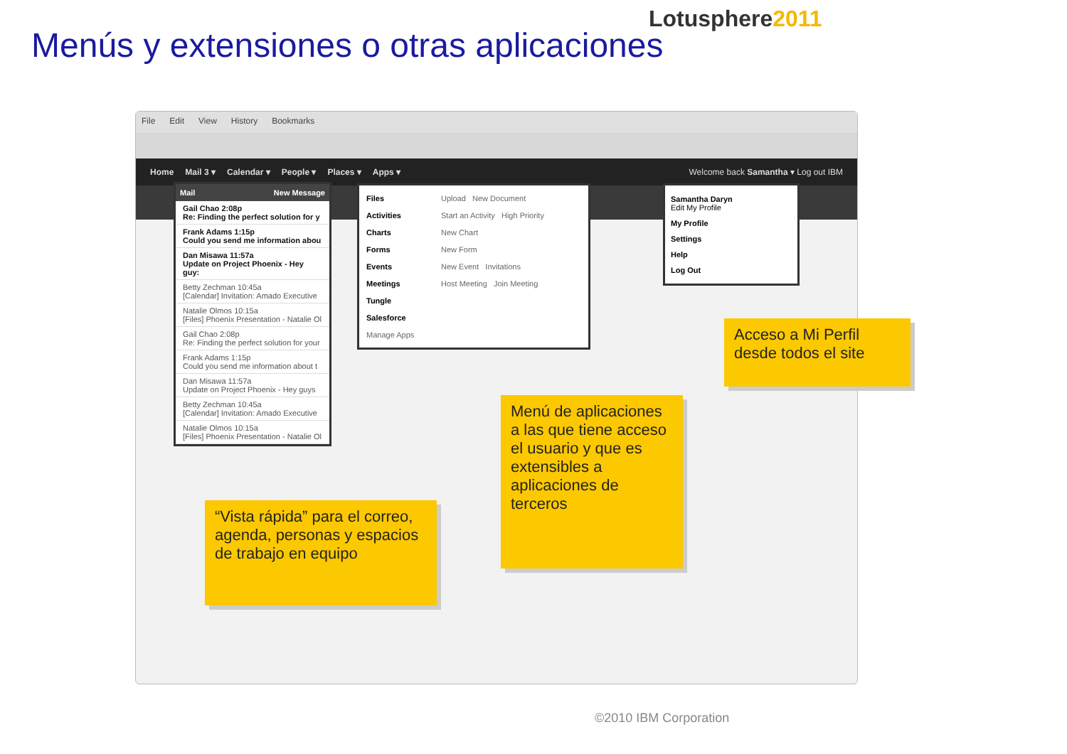Lotusphere2011
Menús y extensiones o otras aplicaciones
File Edit View History Bookmarks
Home Mail 3 ▾ Calendar ▾ People ▾ Places ▾ Apps ▾ Welcome back Samantha ▾ Log out IBM
Mail New Message
Gail Chao 2:08p
Re: Finding the perfect solution for y
Frank Adams 1:15p
Could you send me information abou
Dan Misawa 11:57a
Update on Project Phoenix - Hey guy:
Betty Zechman 10:45a
[Calendar] Invitation: Amado Executive
Natalie Olmos 10:15a
[Files] Phoenix Presentation - Natalie Ol
Gail Chao 2:08p
Re: Finding the perfect solution for your
Frank Adams 1:15p
Could you send me information about t
Dan Misawa 11:57a
Update on Project Phoenix - Hey guys
Betty Zechman 10:45a
[Calendar] Invitation: Amado Executive
Natalie Olmos 10:15a
[Files] Phoenix Presentation - Natalie Ol
Files Upload New Document
Activities Start an Activity High Priority
Charts New Chart
Forms New Form
Events New Event Invitations
Meetings Host Meeting Join Meeting
Tungle
Salesforce
Manage Apps
Samantha Daryn
Edit My Profile
My Profile
Settings
Help
Log Out
Acceso a Mi Perfil desde todos el site
Menú de aplicaciones a las que tiene acceso el usuario y que es extensibles a aplicaciones de terceros
“Vista rápida” para el correo, agenda, personas y espacios de trabajo en equipo
©2010 IBM Corporation